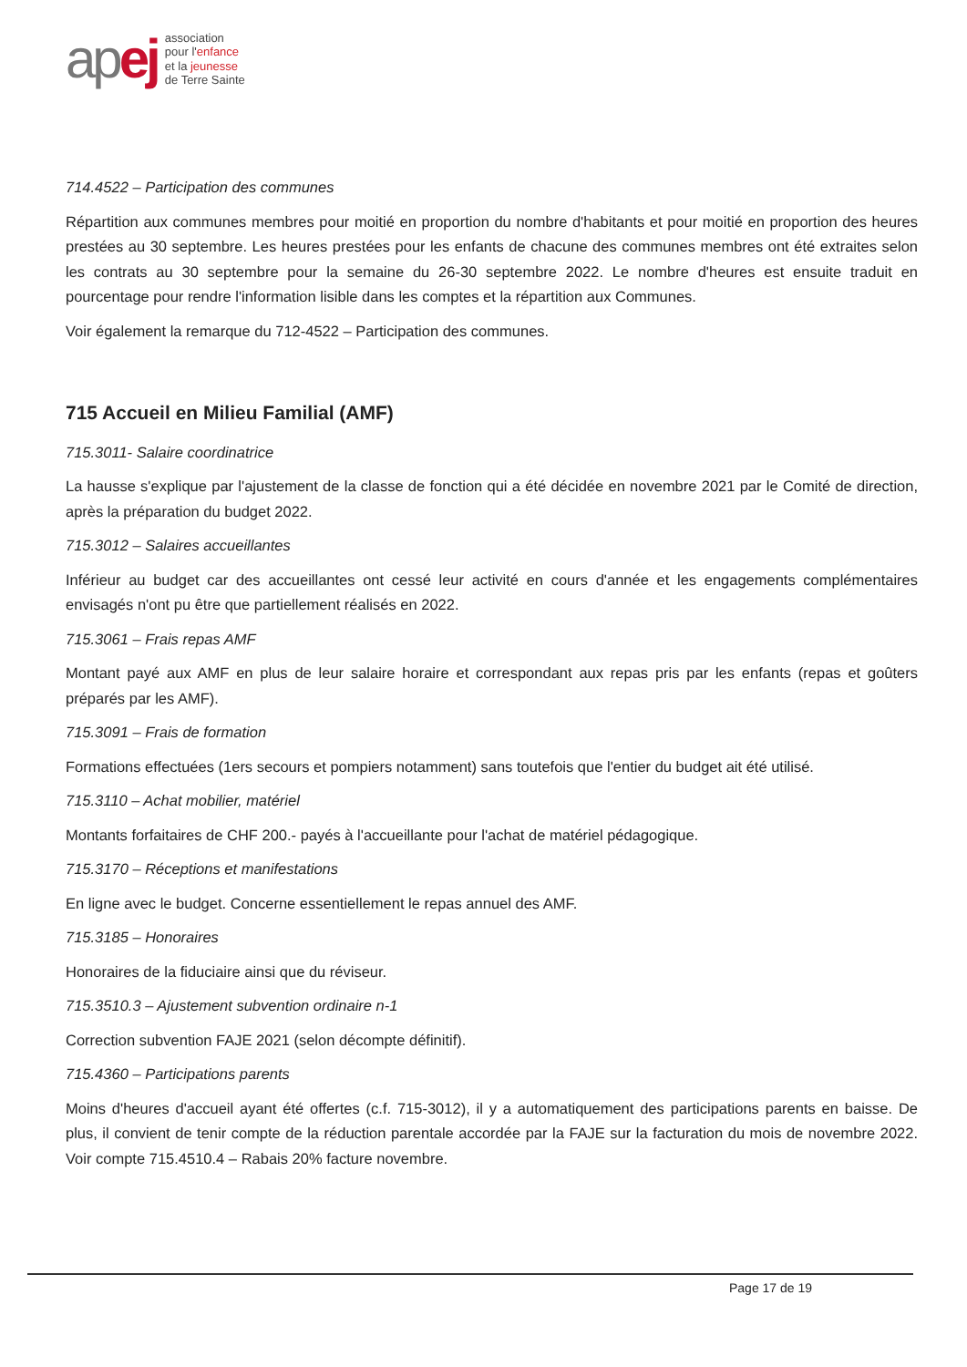apej
association
pour l'enfance
et la jeunesse
de Terre Sainte
714.4522 – Participation des communes
Répartition aux communes membres pour moitié en proportion du nombre d'habitants et pour moitié en proportion des heures prestées au 30 septembre. Les heures prestées pour les enfants de chacune des communes membres ont été extraites selon les contrats au 30 septembre pour la semaine du 26-30 septembre 2022. Le nombre d'heures est ensuite traduit en pourcentage pour rendre l'information lisible dans les comptes et la répartition aux Communes.
Voir également la remarque du 712-4522 – Participation des communes.
715 Accueil en Milieu Familial (AMF)
715.3011- Salaire coordinatrice
La hausse s'explique par l'ajustement de la classe de fonction qui a été décidée en novembre 2021 par le Comité de direction, après la préparation du budget 2022.
715.3012 – Salaires accueillantes
Inférieur au budget car des accueillantes ont cessé leur activité en cours d'année et les engagements complémentaires envisagés n'ont pu être que partiellement réalisés en 2022.
715.3061 – Frais repas AMF
Montant payé aux AMF en plus de leur salaire horaire et correspondant aux repas pris par les enfants (repas et goûters préparés par les AMF).
715.3091 – Frais de formation
Formations effectuées (1ers secours et pompiers notamment) sans toutefois que l'entier du budget ait été utilisé.
715.3110 – Achat mobilier, matériel
Montants forfaitaires de CHF 200.- payés à l'accueillante pour l'achat de matériel pédagogique.
715.3170 – Réceptions et manifestations
En ligne avec le budget. Concerne essentiellement le repas annuel des AMF.
715.3185 – Honoraires
Honoraires de la fiduciaire ainsi que du réviseur.
715.3510.3 – Ajustement subvention ordinaire n-1
Correction subvention FAJE 2021 (selon décompte définitif).
715.4360 – Participations parents
Moins d'heures d'accueil ayant été offertes (c.f. 715-3012), il y a automatiquement des participations parents en baisse. De plus, il convient de tenir compte de la réduction parentale accordée par la FAJE sur la facturation du mois de novembre 2022. Voir compte 715.4510.4 – Rabais 20% facture novembre.
Page 17 de 19